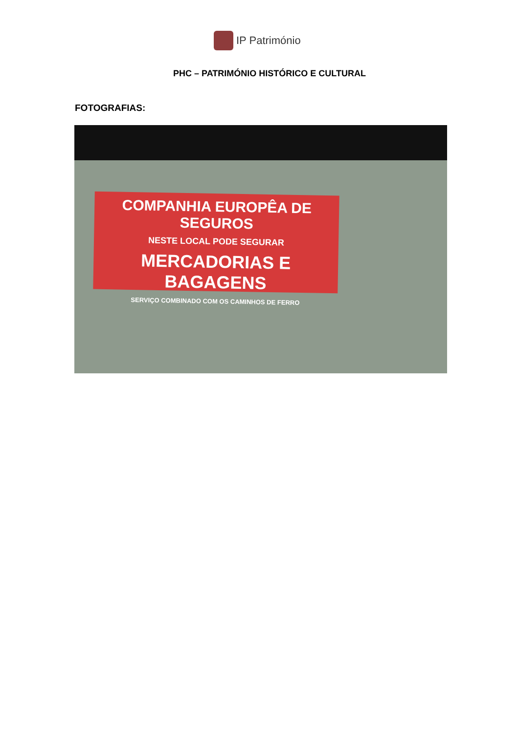IP Património
PHC – PATRIMÓNIO HISTÓRICO E CULTURAL
FOTOGRAFIAS:
COMPANHIA EUROPÊA DE SEGUROS
NESTE LOCAL PODE SEGURAR
MERCADORIAS E BAGAGENS
SERVIÇO COMBINADO COM OS CAMINHOS DE FERRO